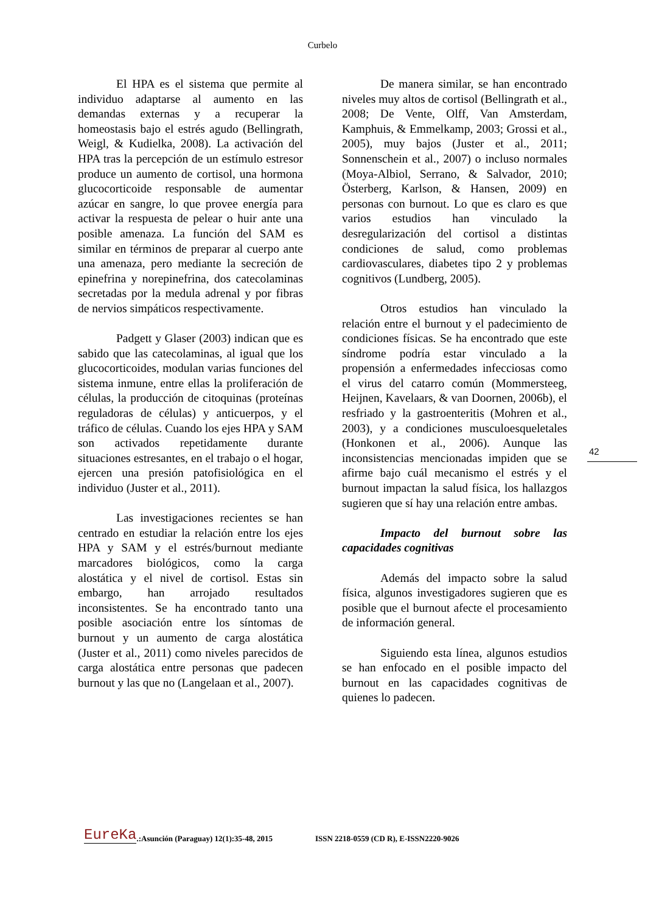Curbelo
El HPA es el sistema que permite al individuo adaptarse al aumento en las demandas externas y a recuperar la homeostasis bajo el estrés agudo (Bellingrath, Weigl, & Kudielka, 2008). La activación del HPA tras la percepción de un estímulo estresor produce un aumento de cortisol, una hormona glucocorticoide responsable de aumentar azúcar en sangre, lo que provee energía para activar la respuesta de pelear o huir ante una posible amenaza. La función del SAM es similar en términos de preparar al cuerpo ante una amenaza, pero mediante la secreción de epinefrina y norepinefrina, dos catecolaminas secretadas por la medula adrenal y por fibras de nervios simpáticos respectivamente.
Padgett y Glaser (2003) indican que es sabido que las catecolaminas, al igual que los glucocorticoides, modulan varias funciones del sistema inmune, entre ellas la proliferación de células, la producción de citoquinas (proteínas reguladoras de células) y anticuerpos, y el tráfico de células. Cuando los ejes HPA y SAM son activados repetidamente durante situaciones estresantes, en el trabajo o el hogar, ejercen una presión patofisiológica en el individuo (Juster et al., 2011).
Las investigaciones recientes se han centrado en estudiar la relación entre los ejes HPA y SAM y el estrés/burnout mediante marcadores biológicos, como la carga alostática y el nivel de cortisol. Estas sin embargo, han arrojado resultados inconsistentes. Se ha encontrado tanto una posible asociación entre los síntomas de burnout y un aumento de carga alostática (Juster et al., 2011) como niveles parecidos de carga alostática entre personas que padecen burnout y las que no (Langelaan et al., 2007).
De manera similar, se han encontrado niveles muy altos de cortisol (Bellingrath et al., 2008; De Vente, Olff, Van Amsterdam, Kamphuis, & Emmelkamp, 2003; Grossi et al., 2005), muy bajos (Juster et al., 2011; Sonnenschein et al., 2007) o incluso normales (Moya-Albiol, Serrano, & Salvador, 2010; Österberg, Karlson, & Hansen, 2009) en personas con burnout. Lo que es claro es que varios estudios han vinculado la desregularización del cortisol a distintas condiciones de salud, como problemas cardiovasculares, diabetes tipo 2 y problemas cognitivos (Lundberg, 2005).
Otros estudios han vinculado la relación entre el burnout y el padecimiento de condiciones físicas. Se ha encontrado que este síndrome podría estar vinculado a la propensión a enfermedades infecciosas como el virus del catarro común (Mommersteeg, Heijnen, Kavelaars, & van Doornen, 2006b), el resfriado y la gastroenteritis (Mohren et al., 2003), y a condiciones musculoesqueletales (Honkonen et al., 2006). Aunque las inconsistencias mencionadas impiden que se afirme bajo cuál mecanismo el estrés y el burnout impactan la salud física, los hallazgos sugieren que sí hay una relación entre ambas.
Impacto del burnout sobre las capacidades cognitivas
Además del impacto sobre la salud física, algunos investigadores sugieren que es posible que el burnout afecte el procesamiento de información general.
Siguiendo esta línea, algunos estudios se han enfocado en el posible impacto del burnout en las capacidades cognitivas de quienes lo padecen.
42
EureKa.:Asunción (Paraguay) 12(1):35-48, 2015 ISSN 2218-0559 (CD R), E-ISSN2220-9026